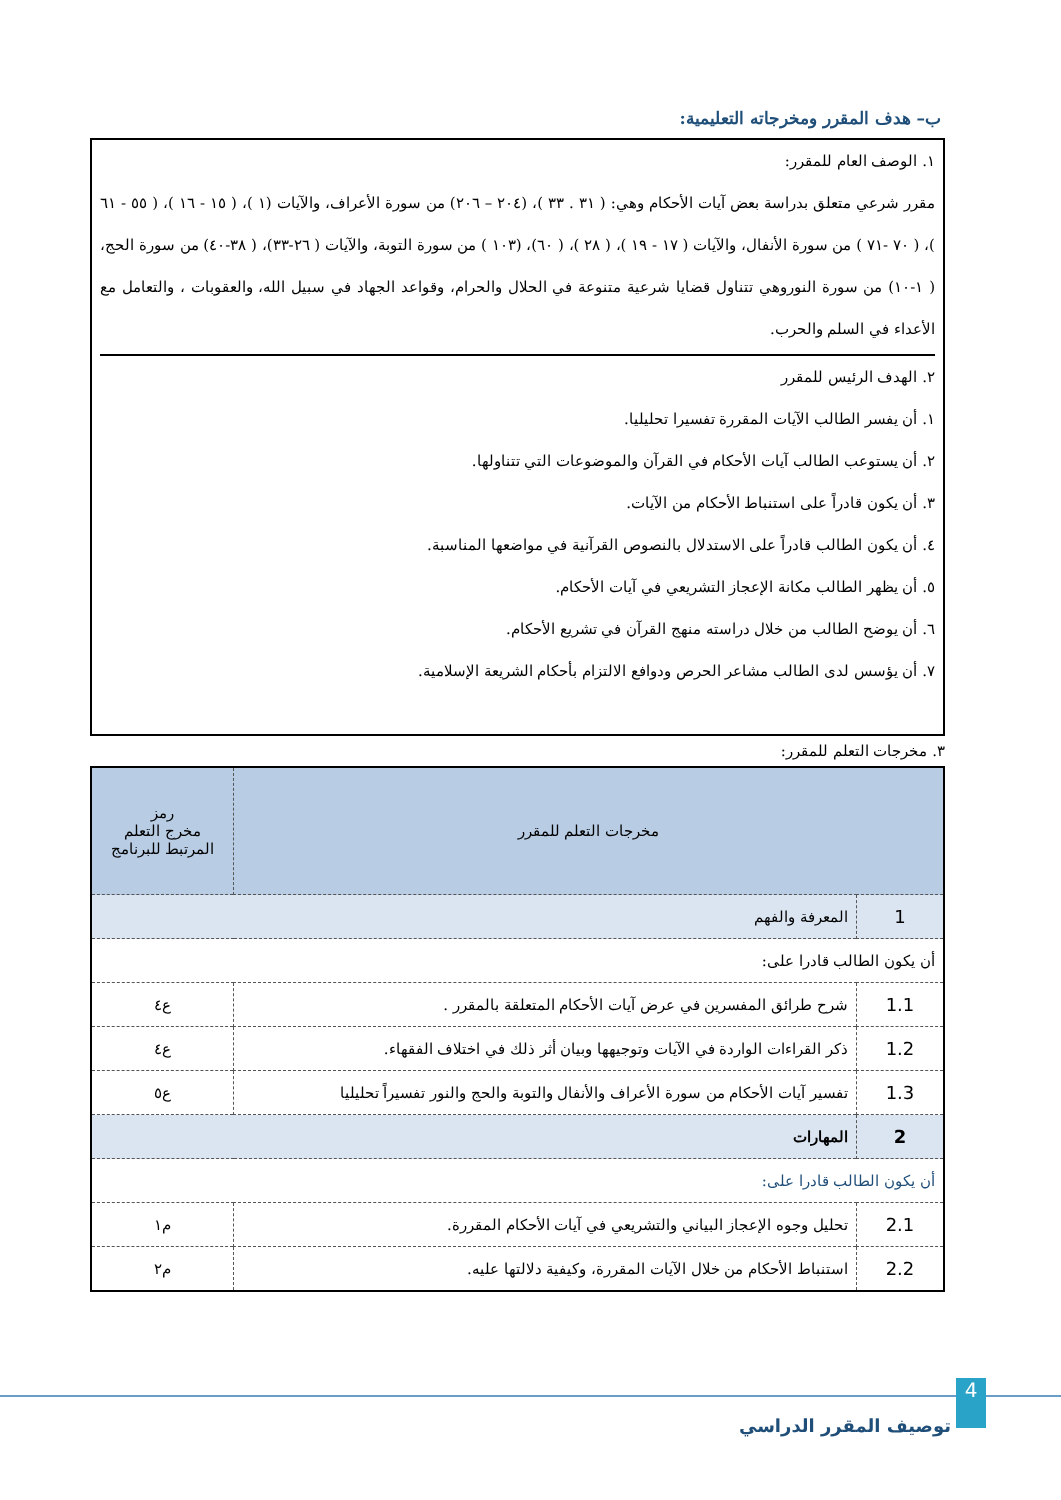ب– هدف المقرر ومخرجاته التعليمية:
١. الوصف العام للمقرر:
مقرر شرعي متعلق بدراسة بعض آيات الأحكام وهي: ( ٣١ . ٣٣ )، (٢٠٤ – ٢٠٦) من سورة الأعراف، والآيات (١ )، ( ١٥ - ١٦ )، ( ٥٥ - ٦١ )، ( ٧٠ -٧١ ) من سورة الأنفال، والآيات ( ١٧ - ١٩ )، ( ٢٨ )، ( ٦٠)، (١٠٣ ) من سورة التوبة، والآيات ( ٢٦-٣٣)، ( ٣٨-٤٠) من سورة الحج، ( ١-١٠) من سورة النوروهي تتناول قضايا شرعية متنوعة في الحلال والحرام، وقواعد الجهاد في سبيل الله، والعقوبات ، والتعامل مع الأعداء في السلم والحرب.
٢. الهدف الرئيس للمقرر
١. أن يفسر الطالب الآيات المقررة تفسيرا تحليليا.
٢. أن يستوعب الطالب آيات الأحكام في القرآن والموضوعات التي تتناولها.
٣. أن يكون قادراً على استنباط الأحكام من الآيات.
٤. أن يكون الطالب قادراً على الاستدلال بالنصوص القرآنية في مواضعها المناسبة.
٥. أن يظهر الطالب مكانة الإعجاز التشريعي في آيات الأحكام.
٦. أن يوضح الطالب من خلال دراسته منهج القرآن في تشريع الأحكام.
٧. أن يؤسس لدى الطالب مشاعر الحرص ودوافع الالتزام بأحكام الشريعة الإسلامية.
٣. مخرجات التعلم للمقرر:
| مخرجات التعلم للمقرر | | رمز مخرج التعلم المرتبط للبرنامج |
| --- | --- | --- |
| 1 | المعرفة والفهم | |
| أن يكون الطالب قادرا على: | | |
| 1.1 | شرح طرائق المفسرين في عرض آيات الأحكام المتعلقة بالمقرر . | ع٤ |
| 1.2 | ذكر القراءات الواردة في الآيات وتوجيهها وبيان أثر ذلك في اختلاف الفقهاء. | ع٤ |
| 1.3 | تفسير آيات الأحكام من سورة الأعراف والأنفال والتوبة والحج والنور تفسيراً تحليليا | ع٥ |
| 2 | المهارات | |
| أن يكون الطالب قادرا على: | | |
| 2.1 | تحليل وجوه الإعجاز البياني والتشريعي في آيات الأحكام المقررة. | م١ |
| 2.2 | استنباط الأحكام من خلال الآيات المقررة، وكيفية دلالتها عليه. | م٢ |
4
توصيف المقرر الدراسي